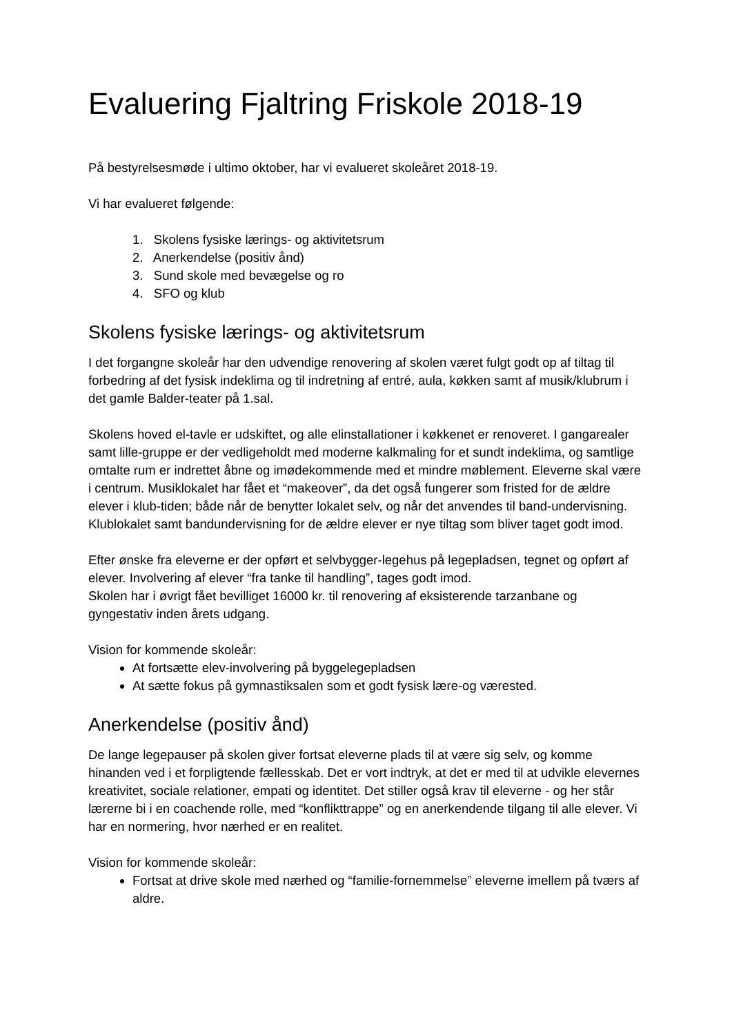Evaluering Fjaltring Friskole 2018-19
På bestyrelsesmøde i ultimo oktober, har vi evalueret skoleåret 2018-19.
Vi har evalueret følgende:
1. Skolens fysiske lærings- og aktivitetsrum
2. Anerkendelse (positiv ånd)
3. Sund skole med bevægelse og ro
4. SFO og klub
Skolens fysiske lærings- og aktivitetsrum
I det forgangne skoleår har den udvendige renovering af skolen været fulgt godt op af tiltag til forbedring af det fysisk indeklima og til indretning af entré, aula, køkken samt af musik/klubrum i det gamle Balder-teater på 1.sal.
Skolens hoved el-tavle er udskiftet, og alle elinstallationer i køkkenet er renoveret. I gangarealer samt lille-gruppe er der vedligeholdt med moderne kalkmaling for et sundt indeklima, og samtlige omtalte rum er indrettet åbne og imødekommende med et mindre møblement. Eleverne skal være i centrum. Musiklokalet har fået et “makeover”, da det også fungerer som fristed for de ældre elever i klub-tiden; både når de benytter lokalet selv, og når det anvendes til band-undervisning. Klublokalet samt bandundervisning for de ældre elever er nye tiltag som bliver taget godt imod.
Efter ønske fra eleverne er der opført et selvbygger-legehus på legepladsen, tegnet og opført af elever. Involvering af elever “fra tanke til handling”, tages godt imod.
Skolen har i øvrigt fået bevilliget 16000 kr. til renovering af eksisterende tarzanbane og gyngestativ inden årets udgang.
Vision for kommende skoleår:
At fortsætte elev-involvering på byggelegepladsen
At sætte fokus på gymnastiksalen som et godt fysisk lære-og værested.
Anerkendelse (positiv ånd)
De lange legepauser på skolen giver fortsat eleverne plads til at være sig selv, og komme hinanden ved i et forpligtende fællesskab. Det er vort indtryk, at det er med til at udvikle elevernes kreativitet, sociale relationer, empati og identitet. Det stiller også krav til eleverne - og her står lærerne bi i en coachende rolle, med “konflikttrappe” og en anerkendende tilgang til alle elever. Vi har en normering, hvor nærhed er en realitet.
Vision for kommende skoleår:
Fortsat at drive skole med nærhed og “familie-fornemmelse” eleverne imellem på tværs af aldre.